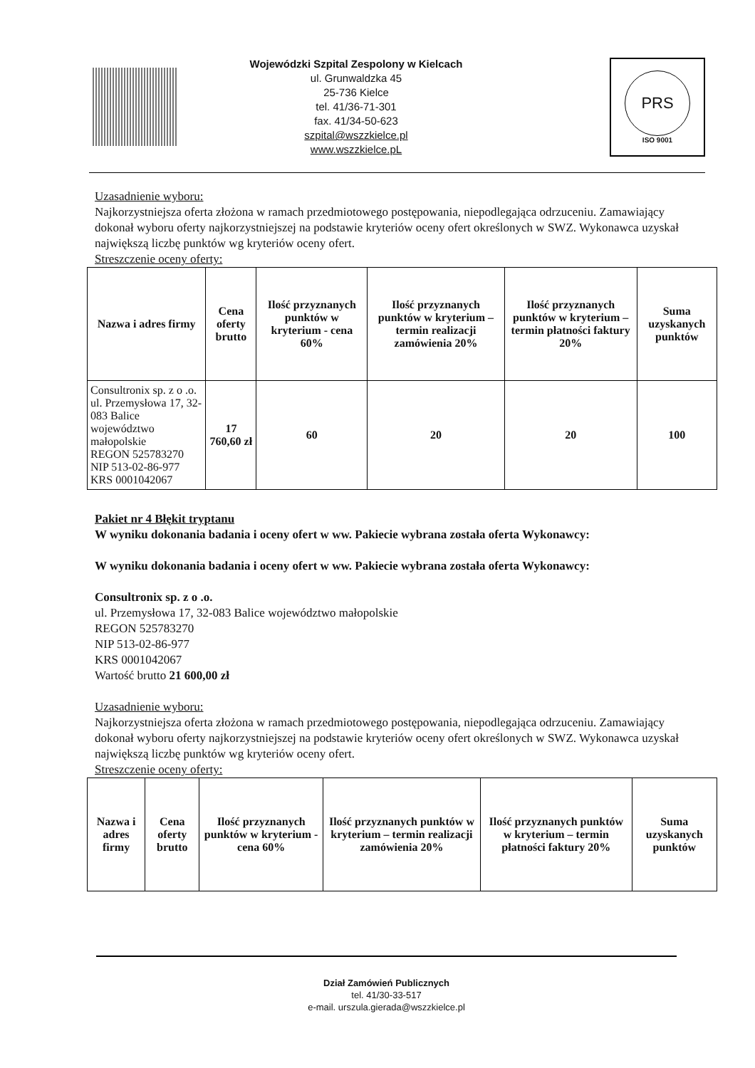Wojewódzki Szpital Zespolony w Kielcach
ul. Grunwaldzka 45
25-736 Kielce
tel. 41/36-71-301
fax. 41/34-50-623
szpital@wszzkielce.pl
www.wszzkielce.pL
PRS
ISO 9001
Uzasadnienie wyboru:
Najkorzystniejsza oferta złożona w ramach przedmiotowego postępowania, niepodlegająca odrzuceniu. Zamawiający dokonał wyboru oferty najkorzystniejszej na podstawie kryteriów oceny ofert określonych w SWZ. Wykonawca uzyskał największą liczbę punktów wg kryteriów oceny ofert.
Streszczenie oceny oferty:
| Nazwa i adres firmy | Cena oferty brutto | Ilość przyznanych punktów w kryterium - cena 60% | Ilość przyznanych punktów w kryterium – termin realizacji zamówienia 20% | Ilość przyznanych punktów w kryterium – termin płatności faktury 20% | Suma uzyskanych punktów |
| --- | --- | --- | --- | --- | --- |
| Consultronix sp. z o .o. ul. Przemysłowa 17, 32-083 Balice województwo małopolskie REGON 525783270 NIP 513-02-86-977 KRS 0001042067 | 17 760,60 zł | 60 | 20 | 20 | 100 |
Pakiet nr 4 Błękit tryptanu
W wyniku dokonania badania i oceny ofert w ww. Pakiecie wybrana została oferta Wykonawcy:
W wyniku dokonania badania i oceny ofert w ww. Pakiecie wybrana została oferta Wykonawcy:
Consultronix sp. z o .o.
ul. Przemysłowa 17, 32-083 Balice województwo małopolskie
REGON 525783270
NIP 513-02-86-977
KRS 0001042067
Wartość brutto 21 600,00 zł
Uzasadnienie wyboru:
Najkorzystniejsza oferta złożona w ramach przedmiotowego postępowania, niepodlegająca odrzuceniu. Zamawiający dokonał wyboru oferty najkorzystniejszej na podstawie kryteriów oceny ofert określonych w SWZ. Wykonawca uzyskał największą liczbę punktów wg kryteriów oceny ofert.
Streszczenie oceny oferty:
| Nazwa i adres firmy | Cena oferty brutto | Ilość przyznanych punktów w kryterium - cena 60% | Ilość przyznanych punktów w kryterium – termin realizacji zamówienia 20% | Ilość przyznanych punktów w kryterium – termin płatności faktury 20% | Suma uzyskanych punktów |
| --- | --- | --- | --- | --- | --- |
Dział Zamówień Publicznych
tel. 41/30-33-517
e-mail. urszula.gierada@wszzkielce.pl